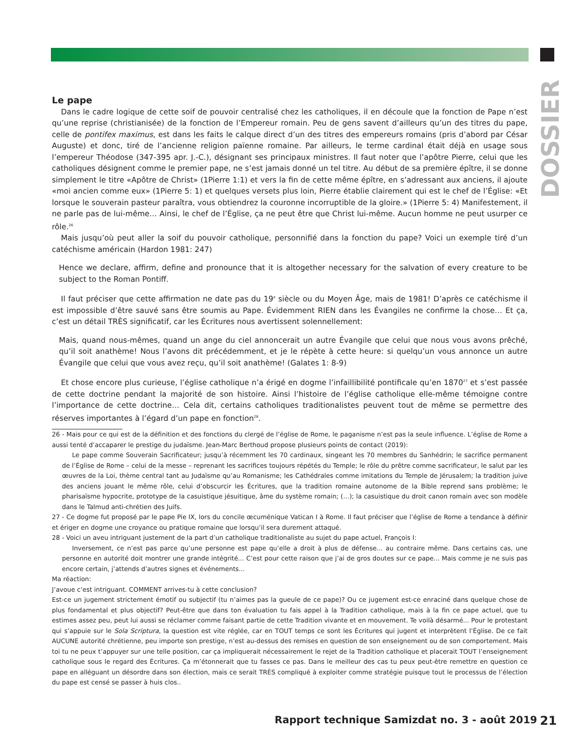DOSSIER
Le pape
Dans le cadre logique de cette soif de pouvoir centralisé chez les catholiques, il en découle que la fonction de Pape n’est qu’une reprise (christianisée) de la fonction de l’Empereur romain. Peu de gens savent d’ailleurs qu’un des titres du pape, celle de pontifex maximus, est dans les faits le calque direct d’un des titres des empereurs romains (pris d’abord par César Auguste) et donc, tiré de l’ancienne religion païenne romaine. Par ailleurs, le terme cardinal était déjà en usage sous l’empereur Théodose (347-395 apr. J.-C.), désignant ses principaux ministres. Il faut noter que l’apôtre Pierre, celui que les catholiques désignent comme le premier pape, ne s’est jamais donné un tel titre. Au début de sa première épître, il se donne simplement le titre «Apôtre de Christ» (1Pierre 1:1) et vers la fin de cette même épître, en s’adressant aux anciens, il ajoute «moi ancien comme eux» (1Pierre 5: 1) et quelques versets plus loin, Pierre établie clairement qui est le chef de l’Église: «Et lorsque le souverain pasteur paraîtra, vous obtiendrez la couronne incorruptible de la gloire.» (1Pierre 5: 4) Manifestement, il ne parle pas de lui-même… Ainsi, le chef de l’Église, ça ne peut être que Christ lui-même. Aucun homme ne peut usurper ce rôle.<sup>26</sup>
Mais jusqu’où peut aller la soif du pouvoir catholique, personnifié dans la fonction du pape? Voici un exemple tiré d’un catéchisme américain (Hardon 1981: 247)
Hence we declare, affirm, define and pronounce that it is altogether necessary for the salvation of every creature to be subject to the Roman Pontiff.
Il faut préciser que cette affirmation ne date pas du 19<sup>e</sup> siècle ou du Moyen Âge, mais de 1981! D’après ce catéchisme il est impossible d’être sauvé sans être soumis au Pape. Évidemment RIEN dans les Évangiles ne confirme la chose… Et ça, c’est un détail TRÈS significatif, car les Écritures nous avertissent solennellement:
Mais, quand nous-mêmes, quand un ange du ciel annoncerait un autre Évangile que celui que nous vous avons prêché, qu’il soit anathème! Nous l’avons dit précédemment, et je le répète à cette heure: si quelqu’un vous annonce un autre Évangile que celui que vous avez reçu, qu’il soit anathème! (Galates 1: 8-9)
Et chose encore plus curieuse, l’église catholique n’a érigé en dogme l’infaillibilité pontificale qu’en 1870<sup>27</sup> et s’est passée de cette doctrine pendant la majorité de son histoire. Ainsi l’histoire de l’église catholique elle-même témoigne contre l’importance de cette doctrine… Cela dit, certains catholiques traditionalistes peuvent tout de même se permettre des réserves importantes à l’égard d’un pape en fonction<sup>28</sup>.
26 - Mais pour ce qui est de la définition et des fonctions du clergé de l’église de Rome, le paganisme n’est pas la seule influence. L’église de Rome a aussi tenté d’accaparer le prestige du judaïsme. Jean-Marc Berthoud propose plusieurs points de contact (2019):
Le pape comme Souverain Sacrificateur; jusqu’à récemment les 70 cardinaux, singeant les 70 membres du Sanhédrin; le sacrifice permanent de l’Église de Rome – celui de la messe – reprenant les sacrifices toujours répétés du Temple; le rôle du prêtre comme sacrificateur, le salut par les œuvres de la Loi, thème central tant au Judaïsme qu’au Romanisme; les Cathédrales comme imitations du Temple de Jérusalem; la tradition juive des anciens jouant le même rôle, celui d’obscurcir les Écritures, que la tradition romaine autonome de la Bible reprend sans problème; le pharisaïsme hypocrite, prototype de la casuistique jésuitique, âme du système romain; (…); la casuistique du droit canon romain avec son modèle dans le Talmud anti-chrétien des Juifs.
27 - Ce dogme fut proposé par le pape Pie IX, lors du concile œcuménique Vatican I à Rome. Il faut préciser que l’église de Rome a tendance à définir et ériger en dogme une croyance ou pratique romaine que lorsqu’il sera durement attaqué.
28 - Voici un aveu intriguant justement de la part d’un catholique traditionaliste au sujet du pape actuel, François I:
Inversement, ce n’est pas parce qu’une personne est pape qu’elle a droit à plus de défense... au contraire même. Dans certains cas, une personne en autorité doit montrer une grande intégrité... C’est pour cette raison que j’ai de gros doutes sur ce pape... Mais comme je ne suis pas encore certain, j’attends d’autres signes et événements...
Ma réaction:
J’avoue c’est intriguant. COMMENT arrives-tu à cette conclusion?
Est-ce un jugement strictement émotif ou subjectif (tu n’aimes pas la gueule de ce pape)? Ou ce jugement est-ce enraciné dans quelque chose de plus fondamental et plus objectif? Peut-être que dans ton évaluation tu fais appel à la Tradition catholique, mais à la fin ce pape actuel, que tu estimes assez peu, peut lui aussi se réclamer comme faisant partie de cette Tradition vivante et en mouvement. Te voilà désarmé... Pour le protestant qui s’appuie sur le Sola Scriptura, la question est vite réglée, car en TOUT temps ce sont les Écritures qui jugent et interprètent l’Église. De ce fait AUCUNE autorité chrétienne, peu importe son prestige, n’est au-dessus des remises en question de son enseignement ou de son comportement. Mais toi tu ne peux t’appuyer sur une telle position, car ça impliquerait nécessairement le rejet de la Tradition catholique et placerait TOUT l’enseignement catholique sous le regard des Écritures. Ça m’étonnerait que tu fasses ce pas. Dans le meilleur des cas tu peux peut-être remettre en question ce pape en alléguant un désordre dans son élection, mais ce serait TRÈS compliqué à exploiter comme stratégie puisque tout le processus de l’élection du pape est censé se passer à huis clos..
21 Rapport technique Samizdat no. 3 - août 2019